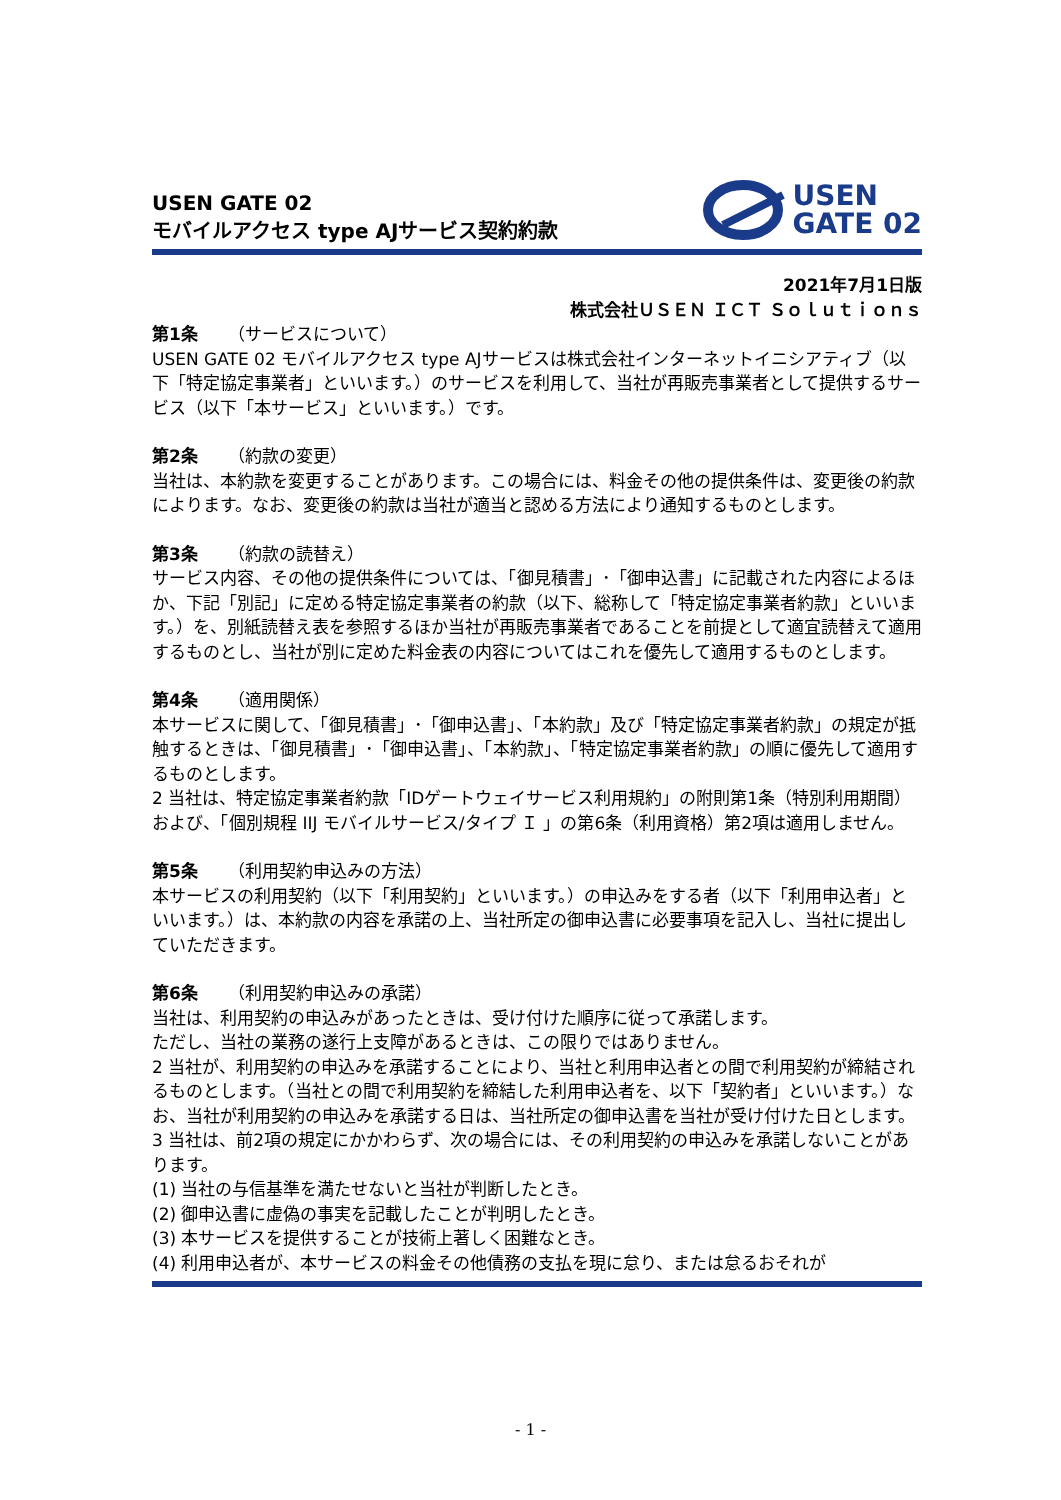USEN GATE 02
モバイルアクセス type AJサービス契約約款
USEN
GATE 02
2021年7月1日版
株式会社ＵＳＥＮ ＩＣＴ Ｓｏｌｕｔｉｏｎｓ
第1条 （サービスについて）
USEN GATE 02 モバイルアクセス type AJサービスは株式会社インターネットイニシアティブ（以下「特定協定事業者」といいます。）のサービスを利用して、当社が再販売事業者として提供するサービス（以下「本サービス」といいます。）です。
第2条 （約款の変更）
当社は、本約款を変更することがあります。この場合には、料金その他の提供条件は、変更後の約款によります。なお、変更後の約款は当社が適当と認める方法により通知するものとします。
第3条 （約款の読替え）
サービス内容、その他の提供条件については、「御見積書」･「御申込書」に記載された内容によるほか、下記「別記」に定める特定協定事業者の約款（以下、総称して「特定協定事業者約款」といいます。）を、別紙読替え表を参照するほか当社が再販売事業者であることを前提として適宜読替えて適用するものとし、当社が別に定めた料金表の内容についてはこれを優先して適用するものとします。
第4条 （適用関係）
本サービスに関して、「御見積書」･「御申込書」、「本約款」及び「特定協定事業者約款」の規定が抵触するときは、「御見積書」･「御申込書」、「本約款」、「特定協定事業者約款」の順に優先して適用するものとします。
2 当社は、特定協定事業者約款「IDゲートウェイサービス利用規約」の附則第1条（特別利用期間）および、「個別規程 IIJ モバイルサービス/タイプ Ｉ 」の第6条（利用資格）第2項は適用しません。
第5条 （利用契約申込みの方法）
本サービスの利用契約（以下「利用契約」といいます。）の申込みをする者（以下「利用申込者」といいます。）は、本約款の内容を承諾の上、当社所定の御申込書に必要事項を記入し、当社に提出していただきます。
第6条 （利用契約申込みの承諾）
当社は、利用契約の申込みがあったときは、受け付けた順序に従って承諾します。
ただし、当社の業務の遂行上支障があるときは、この限りではありません。
2 当社が、利用契約の申込みを承諾することにより、当社と利用申込者との間で利用契約が締結されるものとします。（当社との間で利用契約を締結した利用申込者を、以下「契約者」といいます。）なお、当社が利用契約の申込みを承諾する日は、当社所定の御申込書を当社が受け付けた日とします。
3 当社は、前2項の規定にかかわらず、次の場合には、その利用契約の申込みを承諾しないことがあります。
(1) 当社の与信基準を満たせないと当社が判断したとき。
(2) 御申込書に虚偽の事実を記載したことが判明したとき。
(3) 本サービスを提供することが技術上著しく困難なとき。
(4) 利用申込者が、本サービスの料金その他債務の支払を現に怠り、または怠るおそれが
- 1 -